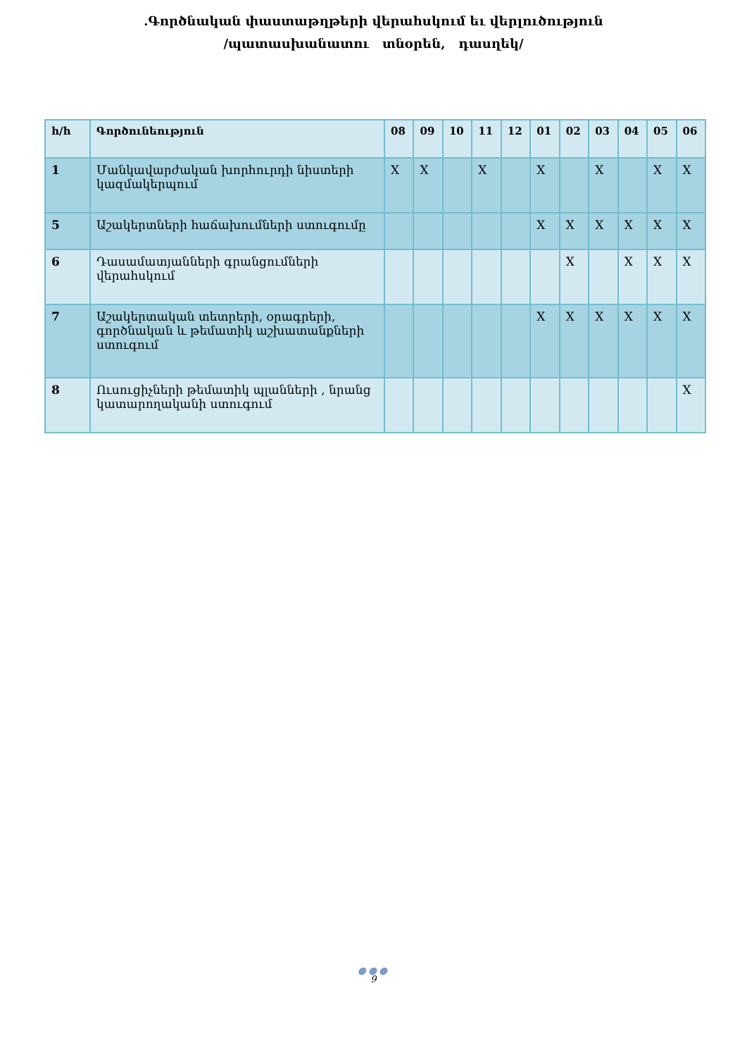.Գործնական փաստաթղթերի վերահսկում եւ վերլուծություն
/պատասխանատու տնօրեն, դասղեկ/
| հ/հ | Գործունեություն | 08 | 09 | 10 | 11 | 12 | 01 | 02 | 03 | 04 | 05 | 06 |
| --- | --- | --- | --- | --- | --- | --- | --- | --- | --- | --- | --- | --- |
| 1 | Մանկավարժական խորհուրդի նիստերի կազմակերպում | X | X | | X | | X | | X | | X | X |
| 5 | Աշակերտների հաճախումների ստուգումը | | | | | | X | X | X | X | X | X |
| 6 | Դասամատյանների գրանցումների վերահսկում | | | | | | | X | | X | X | X |
| 7 | Աշակերտական տետրերի, օրագրերի, գործնական և թեմատիկ աշխատանքների ստուգում | | | | | | X | X | X | X | X | X |
| 8 | Ուսուցիչների թեմատիկ պլանների , նրանց կատարողականի ստուգում | | | | | | | | | | | X |
●●●
9